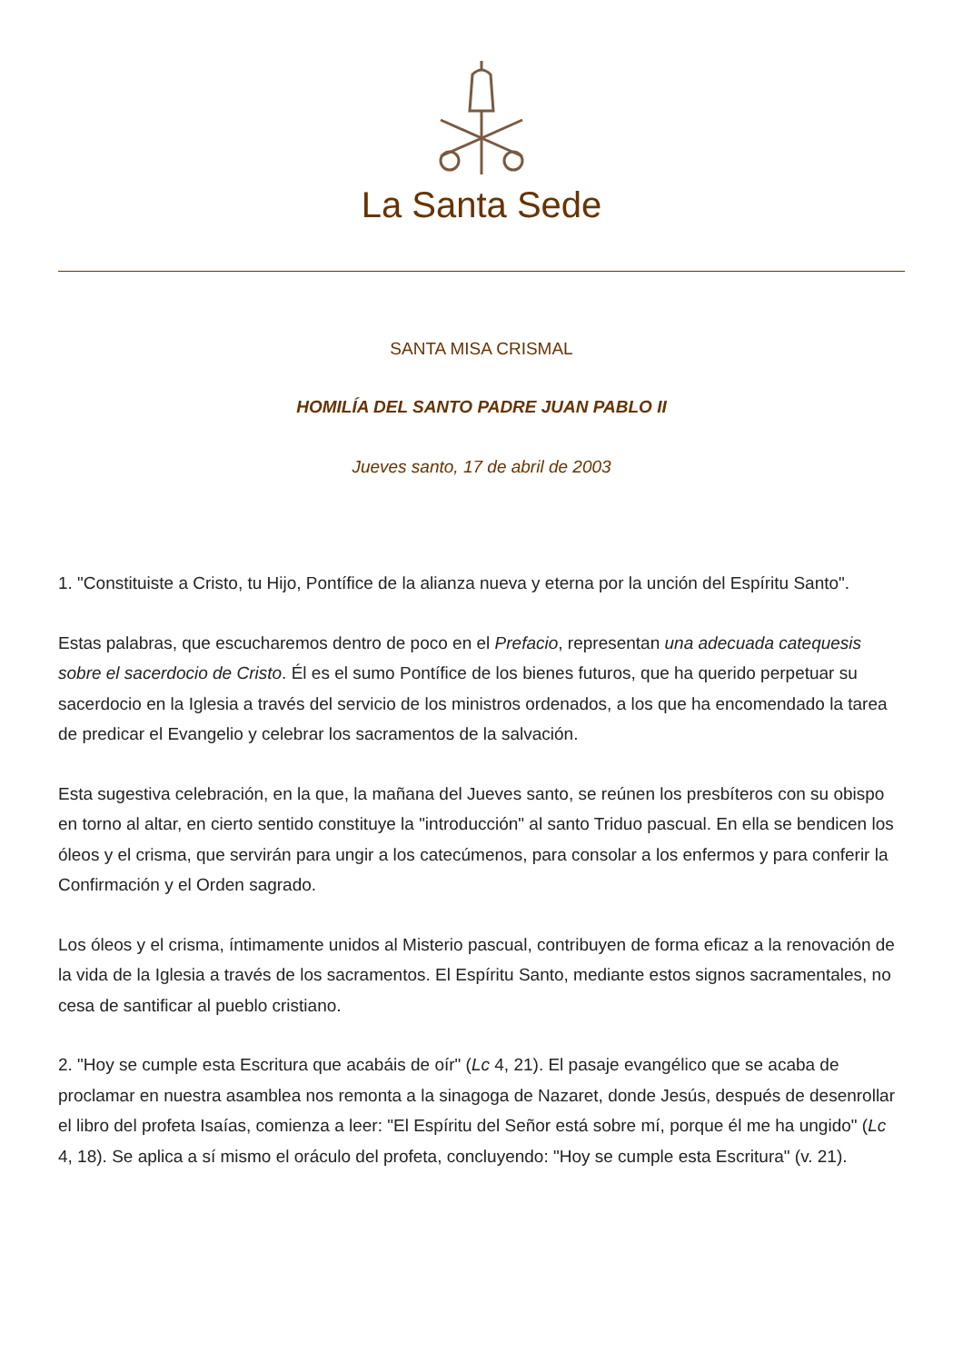La Santa Sede
SANTA MISA CRISMAL
HOMILÍA DEL SANTO PADRE JUAN PABLO II
Jueves santo, 17 de abril de 2003
1. "Constituiste a Cristo, tu Hijo, Pontífice de la alianza nueva y eterna por la unción del Espíritu Santo".
Estas palabras, que escucharemos dentro de poco en el Prefacio, representan una adecuada catequesis sobre el sacerdocio de Cristo. Él es el sumo Pontífice de los bienes futuros, que ha querido perpetuar su sacerdocio en la Iglesia a través del servicio de los ministros ordenados, a los que ha encomendado la tarea de predicar el Evangelio y celebrar los sacramentos de la salvación.
Esta sugestiva celebración, en la que, la mañana del Jueves santo, se reúnen los presbíteros con su obispo en torno al altar, en cierto sentido constituye la "introducción" al santo Triduo pascual. En ella se bendicen los óleos y el crisma, que servirán para ungir a los catecúmenos, para consolar a los enfermos y para conferir la Confirmación y el Orden sagrado.
Los óleos y el crisma, íntimamente unidos al Misterio pascual, contribuyen de forma eficaz a la renovación de la vida de la Iglesia a través de los sacramentos. El Espíritu Santo, mediante estos signos sacramentales, no cesa de santificar al pueblo cristiano.
2. "Hoy se cumple esta Escritura que acabáis de oír" (Lc 4, 21). El pasaje evangélico que se acaba de proclamar en nuestra asamblea nos remonta a la sinagoga de Nazaret, donde Jesús, después de desenrollar el libro del profeta Isaías, comienza a leer: "El Espíritu del Señor está sobre mí, porque él me ha ungido" (Lc 4, 18). Se aplica a sí mismo el oráculo del profeta, concluyendo: "Hoy se cumple esta Escritura" (v. 21).